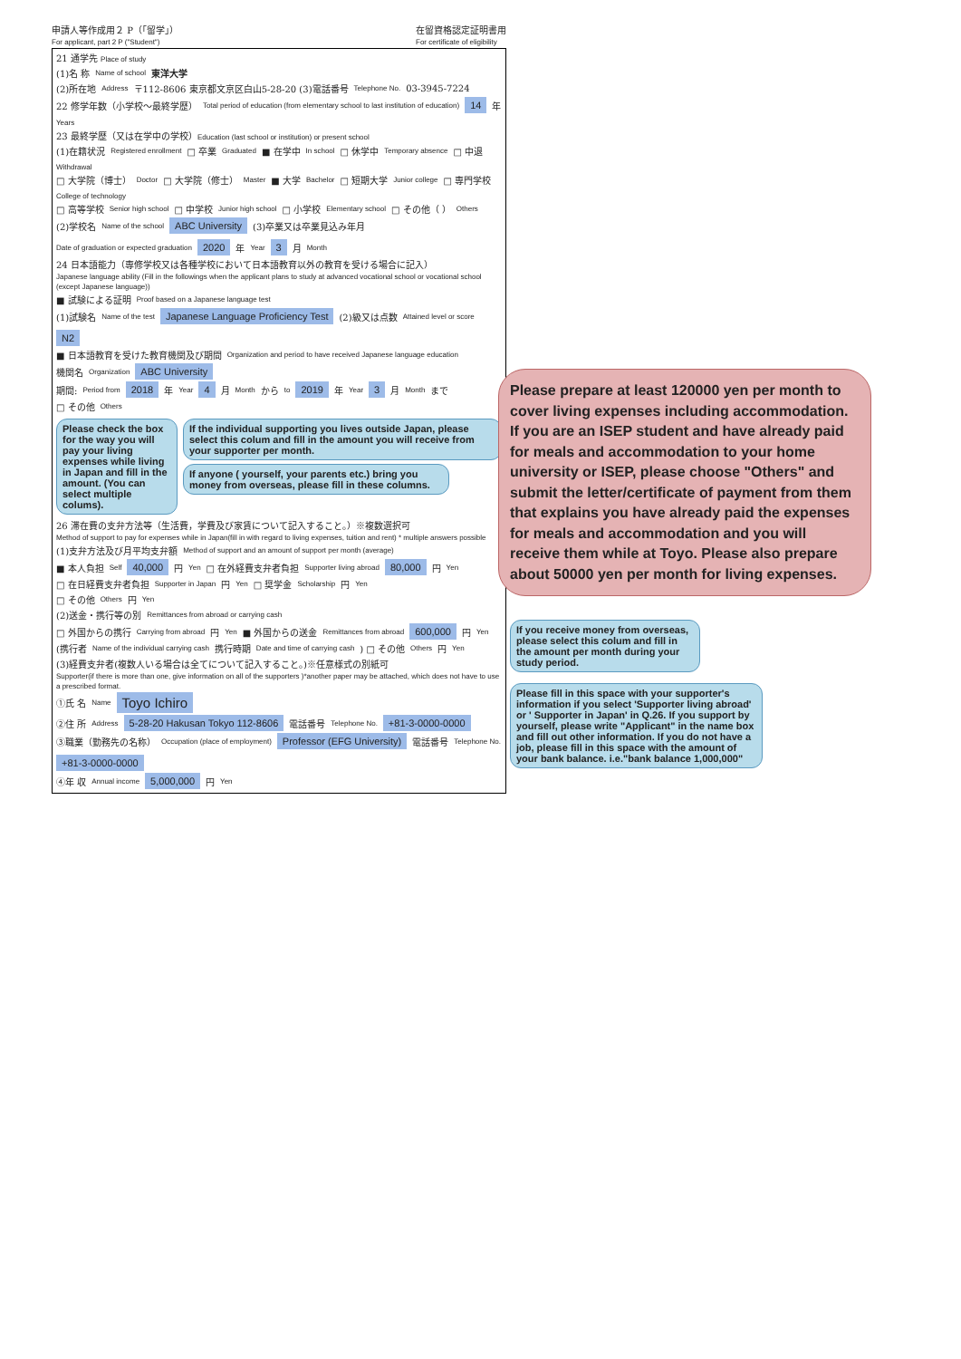申請人等作成用２ P（「留学」）
For applicant, part 2 P ("Student")
在留資格認定証明書用
For certificate of eligibility
21 通学先 Place of study
(1)名 称 Name of school 東洋大学
(2)所在地 Address 〒112-8606 東京都文京区白山5-28-20 (3)電話番号 Telephone No. 03-3945-7224
22 修学年数（小学校～最終学歴） Total period of education (from elementary school to last institution of education) 14 年 Years
23 最終学歴（又は在学中の学校）Education (last school or institution) or present school
(1)在籍状況 Registered enrollment □ 卒業 Graduated ■ 在学中 In school □ 休学中 Temporary absence □ 中退 Withdrawal
□ 大学院（博士） Doctor □ 大学院（修士） Master ■ 大学 Bachelor □ 短期大学 Junior college □ 専門学校 College of technology
□ 高等学校 Senior high school □ 中学校 Junior high school □ 小学校 Elementary school □ その他（ ） Others
(2)学校名 Name of the school ABC University (3)卒業又は卒業見込み年月 Date of graduation or expected graduation 2020 年 Year 3 月 Month
24 日本語能力（専修学校又は各種学校において日本語教育以外の教育を受ける場合に記入）
Japanese language ability (Fill in the followings when the applicant plans to study at advanced vocational school or vocational school (except Japanese language))
■ 試験による証明 Proof based on a Japanese language test
(1)試験名 Name of the test Japanese Language Proficiency Test (2)級又は点数 Attained level or score N2
■ 日本語教育を受けた教育機関及び期間 Organization and period to have received Japanese language education
機関名 Organization ABC University
期間: Period from 2018 年 Year 4 月 Month から to 2019 年 Year 3 月 Month まで
□ その他 Others
Please check the box for the way you will pay your living expenses while living in Japan and fill in the amount. (You can select multiple colums).
If the individual supporting you lives outside Japan, please select this colum and fill in the amount you will receive from your supporter per month.
If anyone ( yourself, your parents etc.) bring you money from overseas, please fill in these columns.
26 滞在費の支弁方法等（生活費，学費及び家賃について記入すること。）※複数選択可
Method of support to pay for expenses while in Japan(fill in with regard to living expenses, tuition and rent) * multiple answers possible
(1)支弁方法及び月平均支弁額 Method of support and an amount of support per month (average)
■ 本人負担 Self 40,000 円 Yen □ 在外経費支弁者負担 Supporter living abroad 80,000 円 Yen
□ 在日経費支弁者負担 Supporter in Japan 円 Yen □ 奨学金 Scholarship 円 Yen
□ その他 Others 円 Yen
(2)送金・携行等の別 Remittances from abroad or carrying cash
□ 外国からの携行 Carrying from abroad 円 Yen ■ 外国からの送金 Remittances from abroad 600,000 円 Yen
(携行者 Name of the individual carrying cash 携行時期 Date and time of carrying cash) □ その他 Others 円 Yen
(3)経費支弁者(複数人いる場合は全てについて記入すること。)※任意様式の別紙可
Supporter(if there is more than one, give information on all of the supporters )*another paper may be attached, which does not have to use a prescribed format.
①氏 名 Name Toyo Ichiro
②住 所 Address 5-28-20 Hakusan Tokyo 112-8606 電話番号 Telephone No. +81-3-0000-0000
③職業（勤務先の名称） Occupation (place of employment) Professor (EFG University) 電話番号 Telephone No. +81-3-0000-0000
④年 収 Annual income 5,000,000 円 Yen
Please prepare at least 120000 yen per month to cover living expenses including accommodation. If you are an ISEP student and have already paid for meals and accommodation to your home university or ISEP, please choose "Others" and submit the letter/certificate of payment from them that explains you have already paid the expenses for meals and accommodation and you will receive them while at Toyo. Please also prepare about 50000 yen per month for living expenses.
If you receive money from overseas, please select this colum and fill in the amount per month during your study period.
Please fill in this space with your supporter's information if you select 'Supporter living abroad' or ' Supporter in Japan' in Q.26. If you support by yourself, please write "Applicant" in the name box and fill out other information. If you do not have a job, please fill in this space with the amount of your bank balance. i.e."bank balance 1,000,000"